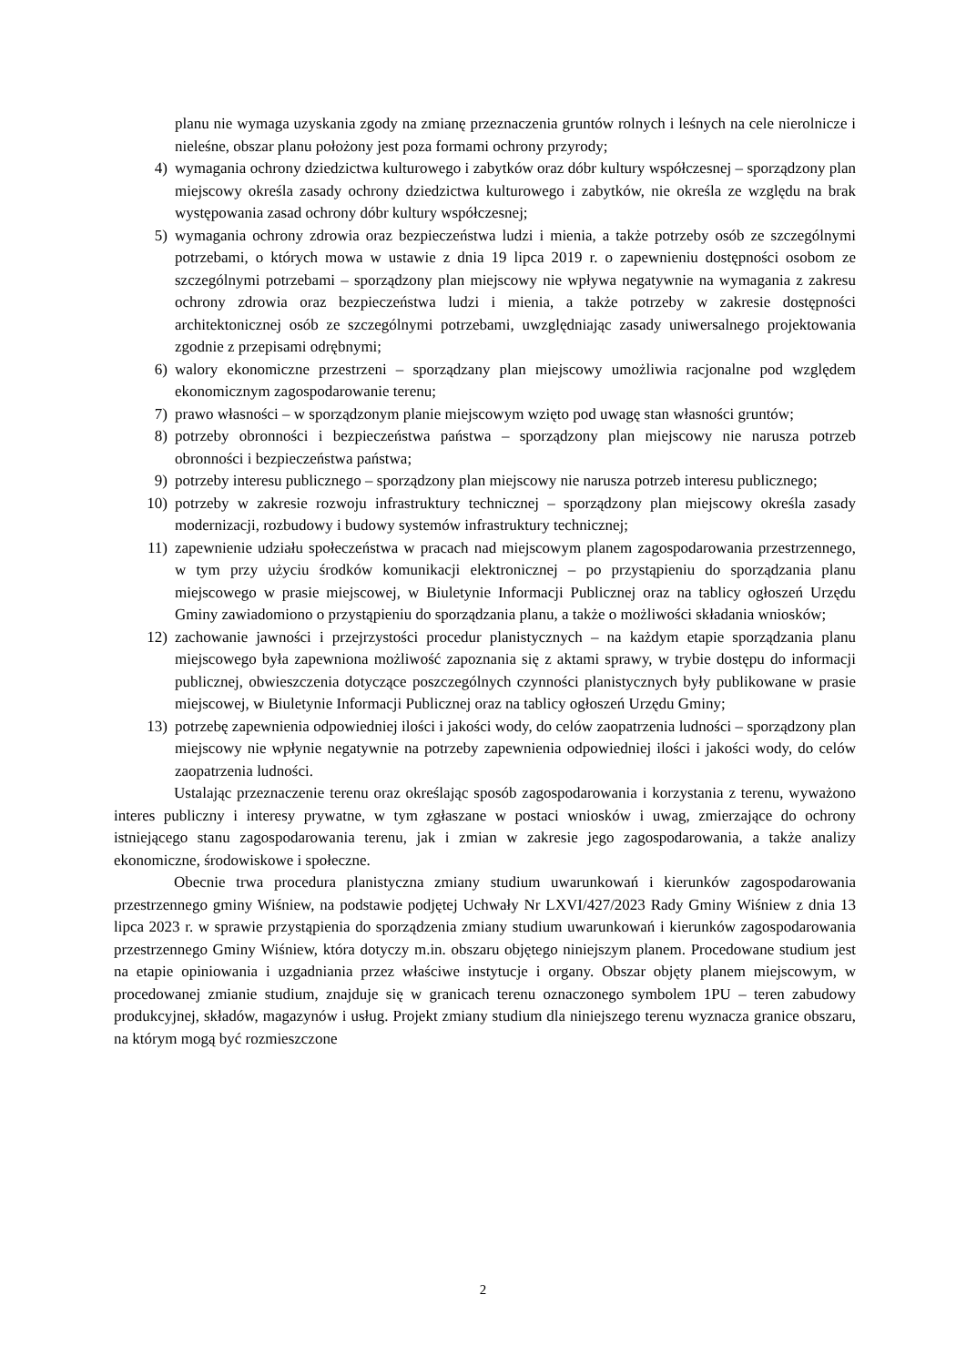planu nie wymaga uzyskania zgody na zmianę przeznaczenia gruntów rolnych i leśnych na cele nierolnicze i nieleśne, obszar planu położony jest poza formami ochrony przyrody;
4) wymagania ochrony dziedzictwa kulturowego i zabytków oraz dóbr kultury współczesnej – sporządzony plan miejscowy określa zasady ochrony dziedzictwa kulturowego i zabytków, nie określa ze względu na brak występowania zasad ochrony dóbr kultury współczesnej;
5) wymagania ochrony zdrowia oraz bezpieczeństwa ludzi i mienia, a także potrzeby osób ze szczególnymi potrzebami, o których mowa w ustawie z dnia 19 lipca 2019 r. o zapewnieniu dostępności osobom ze szczególnymi potrzebami – sporządzony plan miejscowy nie wpływa negatywnie na wymagania z zakresu ochrony zdrowia oraz bezpieczeństwa ludzi i mienia, a także potrzeby w zakresie dostępności architektonicznej osób ze szczególnymi potrzebami, uwzględniając zasady uniwersalnego projektowania zgodnie z przepisami odrębnymi;
6) walory ekonomiczne przestrzeni – sporządzany plan miejscowy umożliwia racjonalne pod względem ekonomicznym zagospodarowanie terenu;
7) prawo własności – w sporządzonym planie miejscowym wzięto pod uwagę stan własności gruntów;
8) potrzeby obronności i bezpieczeństwa państwa – sporządzony plan miejscowy nie narusza potrzeb obronności i bezpieczeństwa państwa;
9) potrzeby interesu publicznego – sporządzony plan miejscowy nie narusza potrzeb interesu publicznego;
10) potrzeby w zakresie rozwoju infrastruktury technicznej – sporządzony plan miejscowy określa zasady modernizacji, rozbudowy i budowy systemów infrastruktury technicznej;
11) zapewnienie udziału społeczeństwa w pracach nad miejscowym planem zagospodarowania przestrzennego, w tym przy użyciu środków komunikacji elektronicznej – po przystąpieniu do sporządzania planu miejscowego w prasie miejscowej, w Biuletynie Informacji Publicznej oraz na tablicy ogłoszeń Urzędu Gminy zawiadomiono o przystąpieniu do sporządzania planu, a także o możliwości składania wniosków;
12) zachowanie jawności i przejrzystości procedur planistycznych – na każdym etapie sporządzania planu miejscowego była zapewniona możliwość zapoznania się z aktami sprawy, w trybie dostępu do informacji publicznej, obwieszczenia dotyczące poszczególnych czynności planistycznych były publikowane w prasie miejscowej, w Biuletynie Informacji Publicznej oraz na tablicy ogłoszeń Urzędu Gminy;
13) potrzebę zapewnienia odpowiedniej ilości i jakości wody, do celów zaopatrzenia ludności – sporządzony plan miejscowy nie wpłynie negatywnie na potrzeby zapewnienia odpowiedniej ilości i jakości wody, do celów zaopatrzenia ludności.
Ustalając przeznaczenie terenu oraz określając sposób zagospodarowania i korzystania z terenu, wyważono interes publiczny i interesy prywatne, w tym zgłaszane w postaci wniosków i uwag, zmierzające do ochrony istniejącego stanu zagospodarowania terenu, jak i zmian w zakresie jego zagospodarowania, a także analizy ekonomiczne, środowiskowe i społeczne.
Obecnie trwa procedura planistyczna zmiany studium uwarunkowań i kierunków zagospodarowania przestrzennego gminy Wiśniew, na podstawie podjętej Uchwały Nr LXVI/427/2023 Rady Gminy Wiśniew z dnia 13 lipca 2023 r. w sprawie przystąpienia do sporządzenia zmiany studium uwarunkowań i kierunków zagospodarowania przestrzennego Gminy Wiśniew, która dotyczy m.in. obszaru objętego niniejszym planem. Procedowane studium jest na etapie opiniowania i uzgadniania przez właściwe instytucje i organy. Obszar objęty planem miejscowym, w procedowanej zmianie studium, znajduje się w granicach terenu oznaczonego symbolem 1PU – teren zabudowy produkcyjnej, składów, magazynów i usług. Projekt zmiany studium dla niniejszego terenu wyznacza granice obszaru, na którym mogą być rozmieszczone
2